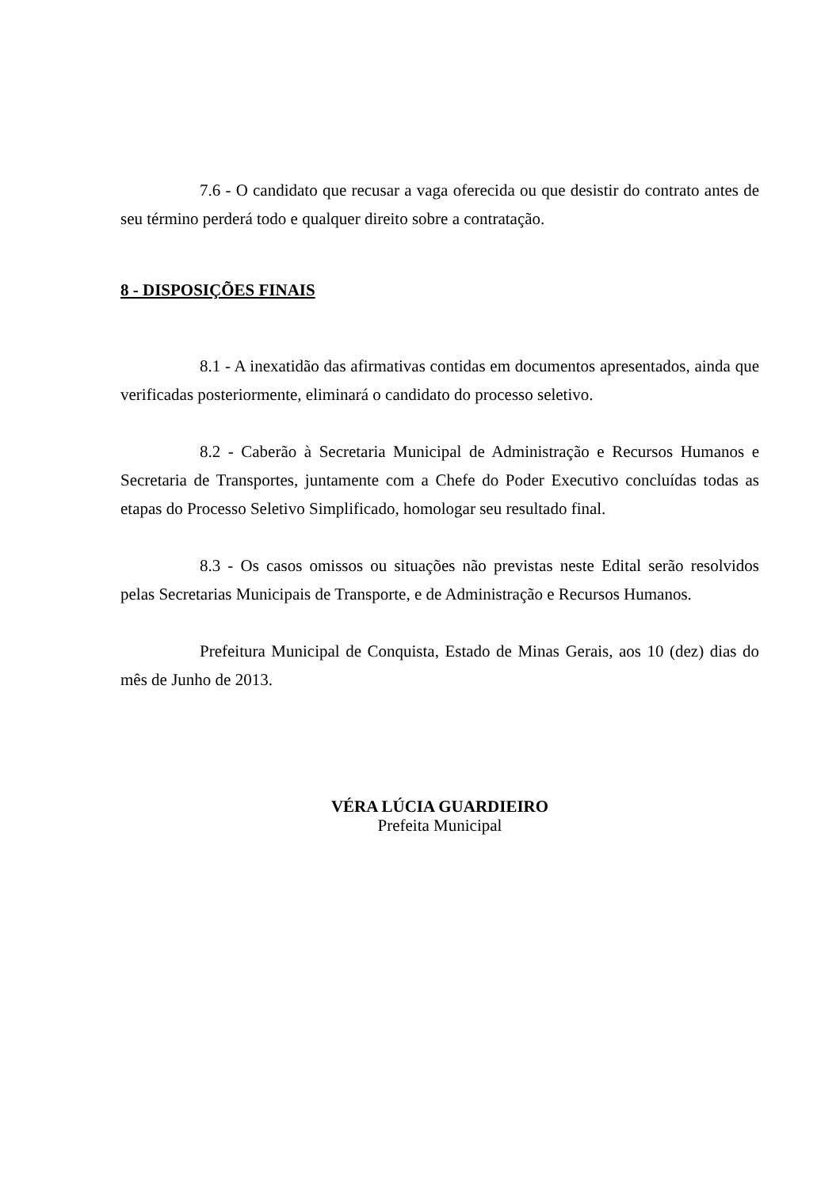7.6 - O candidato que recusar a vaga oferecida ou que desistir do contrato antes de seu término perderá todo e qualquer direito sobre a contratação.
8 - DISPOSIÇÕES FINAIS
8.1 - A inexatidão das afirmativas contidas em documentos apresentados, ainda que verificadas posteriormente, eliminará o candidato do processo seletivo.
8.2 - Caberão à Secretaria Municipal de Administração e Recursos Humanos e Secretaria de Transportes, juntamente com a Chefe do Poder Executivo concluídas todas as etapas do Processo Seletivo Simplificado, homologar seu resultado final.
8.3 - Os casos omissos ou situações não previstas neste Edital serão resolvidos pelas Secretarias Municipais de Transporte, e de Administração e Recursos Humanos.
Prefeitura Municipal de Conquista, Estado de Minas Gerais, aos 10 (dez) dias do mês de Junho de 2013.
VÉRA LÚCIA GUARDIEIRO
Prefeita Municipal